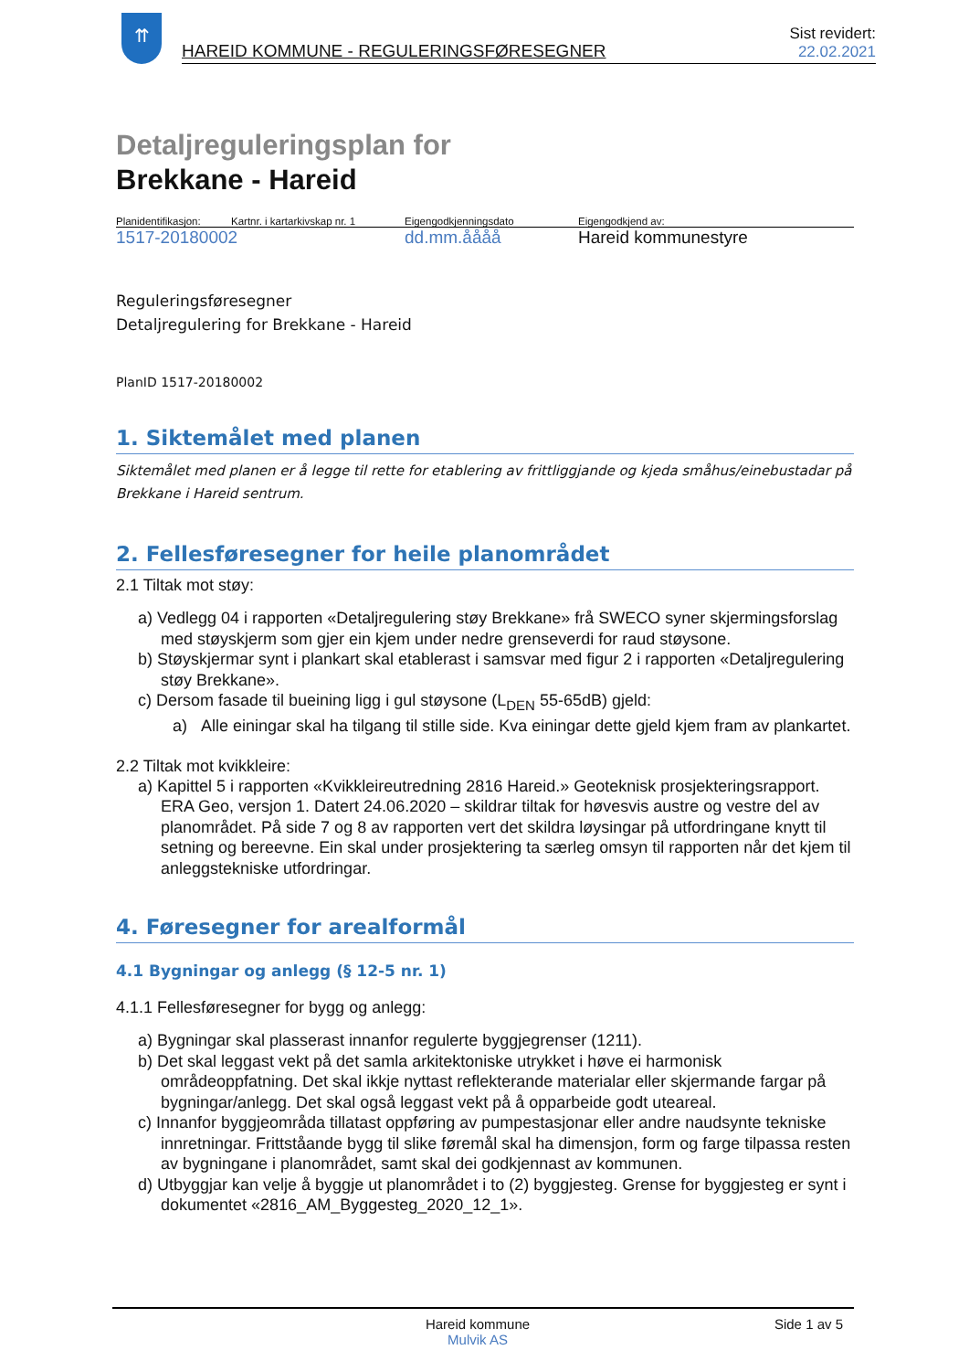⇈
HAREID KOMMUNE - REGULERINGSFØRESEGNER
Sist revidert:
22.02.2021
Detaljreguleringsplan for
Brekkane - Hareid
Planidentifikasjon: Kartnr. i kartarkivskap nr. 1 Eigengodkjenningsdato Eigengodkjend av:
1517-20180002 dd.mm.åååå Hareid kommunestyre
Reguleringsføresegner
Detaljregulering for Brekkane - Hareid
PlanID 1517-20180002
1. Siktemålet med planen
Siktemålet med planen er å legge til rette for etablering av frittliggjande og kjeda småhus/einebustadar på Brekkane i Hareid sentrum.
2. Fellesføresegner for heile planområdet
2.1 Tiltak mot støy:
a) Vedlegg 04 i rapporten «Detaljregulering støy Brekkane» frå SWECO syner skjermingsforslag med støyskjerm som gjer ein kjem under nedre grenseverdi for raud støysone.
b) Støyskjermar synt i plankart skal etablerast i samsvar med figur 2 i rapporten «Detaljregulering støy Brekkane».
c) Dersom fasade til bueining ligg i gul støysone (L<sub>DEN</sub> 55-65dB) gjeld:
a) Alle einingar skal ha tilgang til stille side. Kva einingar dette gjeld kjem fram av plankartet.
2.2 Tiltak mot kvikkleire:
a) Kapittel 5 i rapporten «Kvikkleireutredning 2816 Hareid.» Geoteknisk prosjekteringsrapport. ERA Geo, versjon 1. Datert 24.06.2020 – skildrar tiltak for høvesvis austre og vestre del av planområdet. På side 7 og 8 av rapporten vert det skildra løysingar på utfordringane knytt til setning og bereevne. Ein skal under prosjektering ta særleg omsyn til rapporten når det kjem til anleggstekniske utfordringar.
4. Føresegner for arealformål
4.1 Bygningar og anlegg (§ 12-5 nr. 1)
4.1.1 Fellesføresegner for bygg og anlegg:
a) Bygningar skal plasserast innanfor regulerte byggjegrenser (1211).
b) Det skal leggast vekt på det samla arkitektoniske utrykket i høve ei harmonisk områdeoppfatning. Det skal ikkje nyttast reflekterande materialar eller skjermande fargar på bygningar/anlegg. Det skal også leggast vekt på å opparbeide godt uteareal.
c) Innanfor byggjeområda tillatast oppføring av pumpestasjonar eller andre naudsynte tekniske innretningar. Frittståande bygg til slike føremål skal ha dimensjon, form og farge tilpassa resten av bygningane i planområdet, samt skal dei godkjennast av kommunen.
d) Utbyggjar kan velje å byggje ut planområdet i to (2) byggjesteg. Grense for byggjesteg er synt i dokumentet «2816_AM_Byggesteg_2020_12_1».
Hareid kommune
Mulvik AS
Side 1 av 5